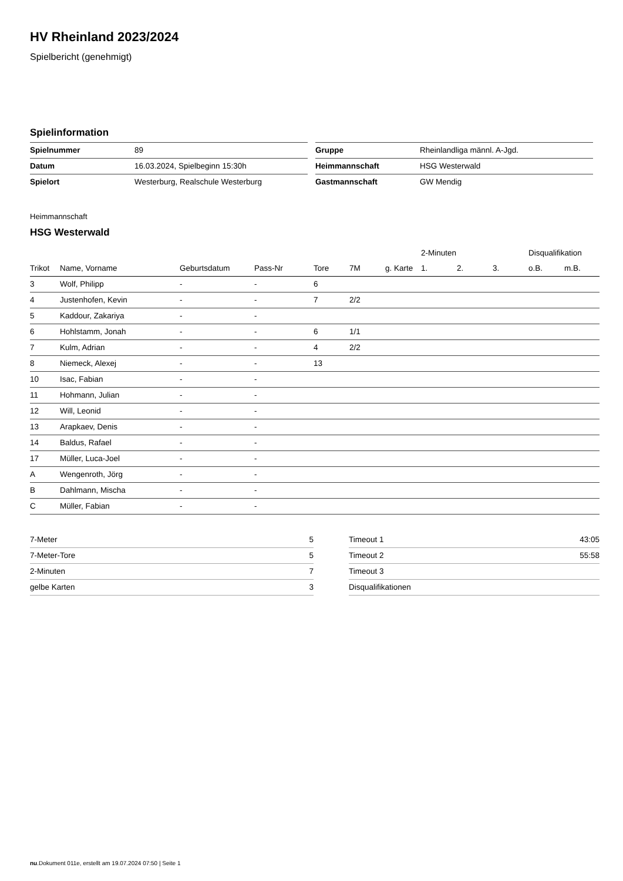HV Rheinland 2023/2024
Spielbericht (genehmigt)
Spielinformation
| Spielnummer | 89 |
| Datum | 16.03.2024, Spielbeginn 15:30h |
| Spielort | Westerburg, Realschule Westerburg |
| Gruppe | Rheinlandliga männl. A-Jgd. |
| Heimmannschaft | HSG Westerwald |
| Gastmannschaft | GW Mendig |
Heimmannschaft
HSG Westerwald
| | | | | | | | 2-Minuten | | | Disqualifikation | |
| --- | --- | --- | --- | --- | --- | --- | --- | --- | --- | --- | --- |
| Trikot | Name, Vorname | Geburtsdatum | Pass-Nr | Tore | 7M | g. Karte | 1. | 2. | 3. | o.B. | m.B. |
| 3 | Wolf, Philipp | - | - | 6 | | | | | | | |
| 4 | Justenhofen, Kevin | - | - | 7 | 2/2 | | | | | | |
| 5 | Kaddour, Zakariya | - | - | | | | | | | | |
| 6 | Hohlstamm, Jonah | - | - | 6 | 1/1 | | | | | | |
| 7 | Kulm, Adrian | - | - | 4 | 2/2 | | | | | | |
| 8 | Niemeck, Alexej | - | - | 13 | | | | | | | |
| 10 | Isac, Fabian | - | - | | | | | | | | |
| 11 | Hohmann, Julian | - | - | | | | | | | | |
| 12 | Will, Leonid | - | - | | | | | | | | |
| 13 | Arapkaev, Denis | - | - | | | | | | | | |
| 14 | Baldus, Rafael | - | - | | | | | | | | |
| 17 | Müller, Luca-Joel | - | - | | | | | | | | |
| A | Wengenroth, Jörg | - | - | | | | | | | | |
| B | Dahlmann, Mischa | - | - | | | | | | | | |
| C | Müller, Fabian | - | - | | | | | | | | |
| 7-Meter | 5 |
| 7-Meter-Tore | 5 |
| 2-Minuten | 7 |
| gelbe Karten | 3 |
| Timeout 1 | 43:05 |
| Timeout 2 | 55:58 |
| Timeout 3 | |
| Disqualifikationen | |
nu.Dokument 011e, erstellt am 19.07.2024 07:50 | Seite 1